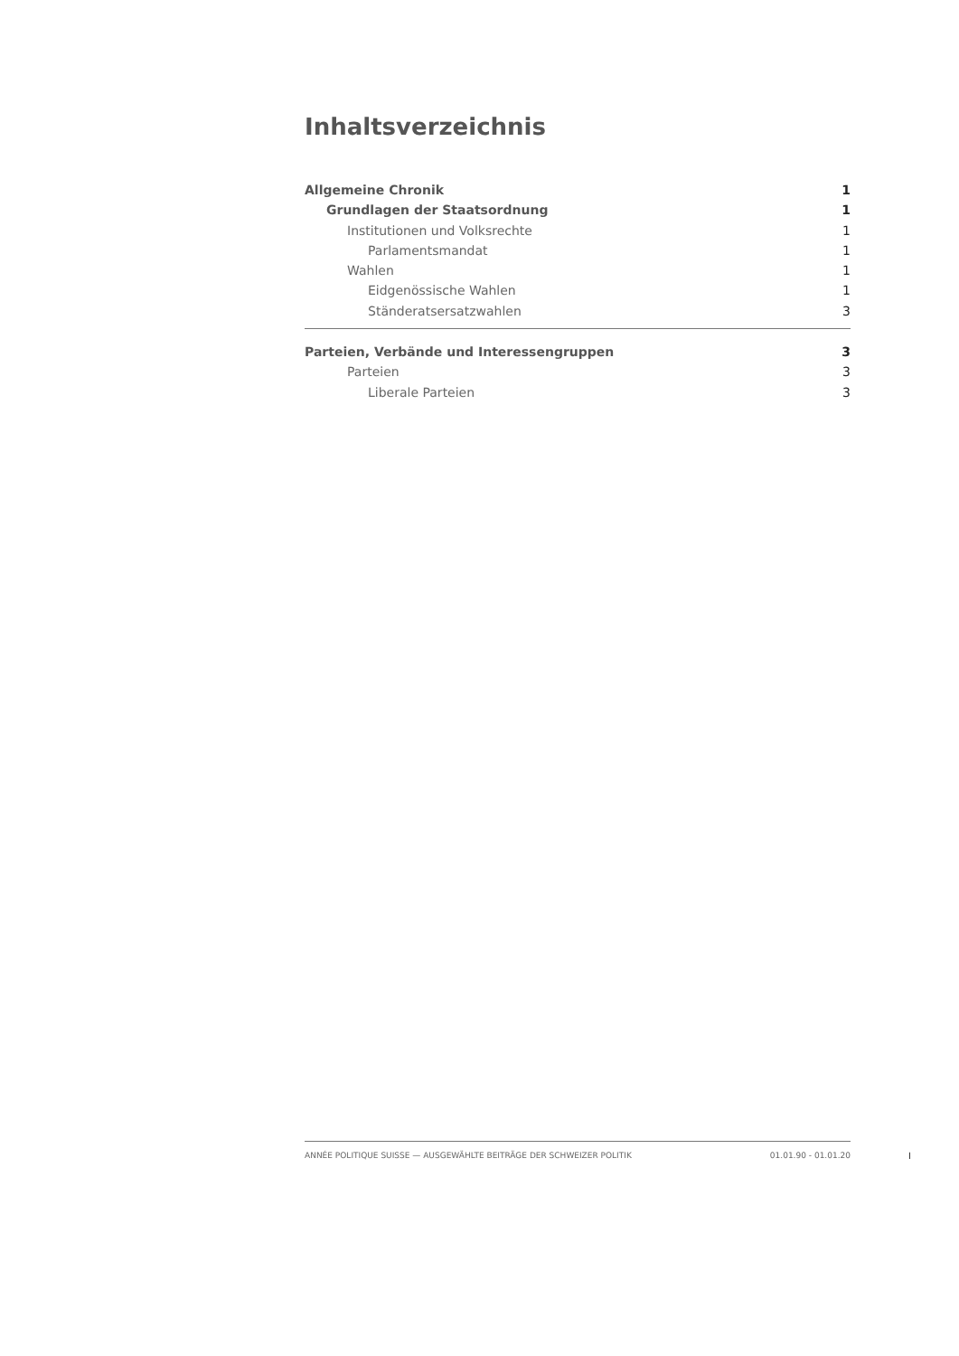Inhaltsverzeichnis
Allgemeine Chronik 1
Grundlagen der Staatsordnung 1
Institutionen und Volksrechte 1
Parlamentsmandat 1
Wahlen 1
Eidgenössische Wahlen 1
Ständeratsersatzwahlen 3
Parteien, Verbände und Interessengruppen 3
Parteien 3
Liberale Parteien 3
ANNÉE POLITIQUE SUISSE — AUSGEWÄHLTE BEITRÄGE DER SCHWEIZER POLITIK 01.01.90 - 01.01.20
I